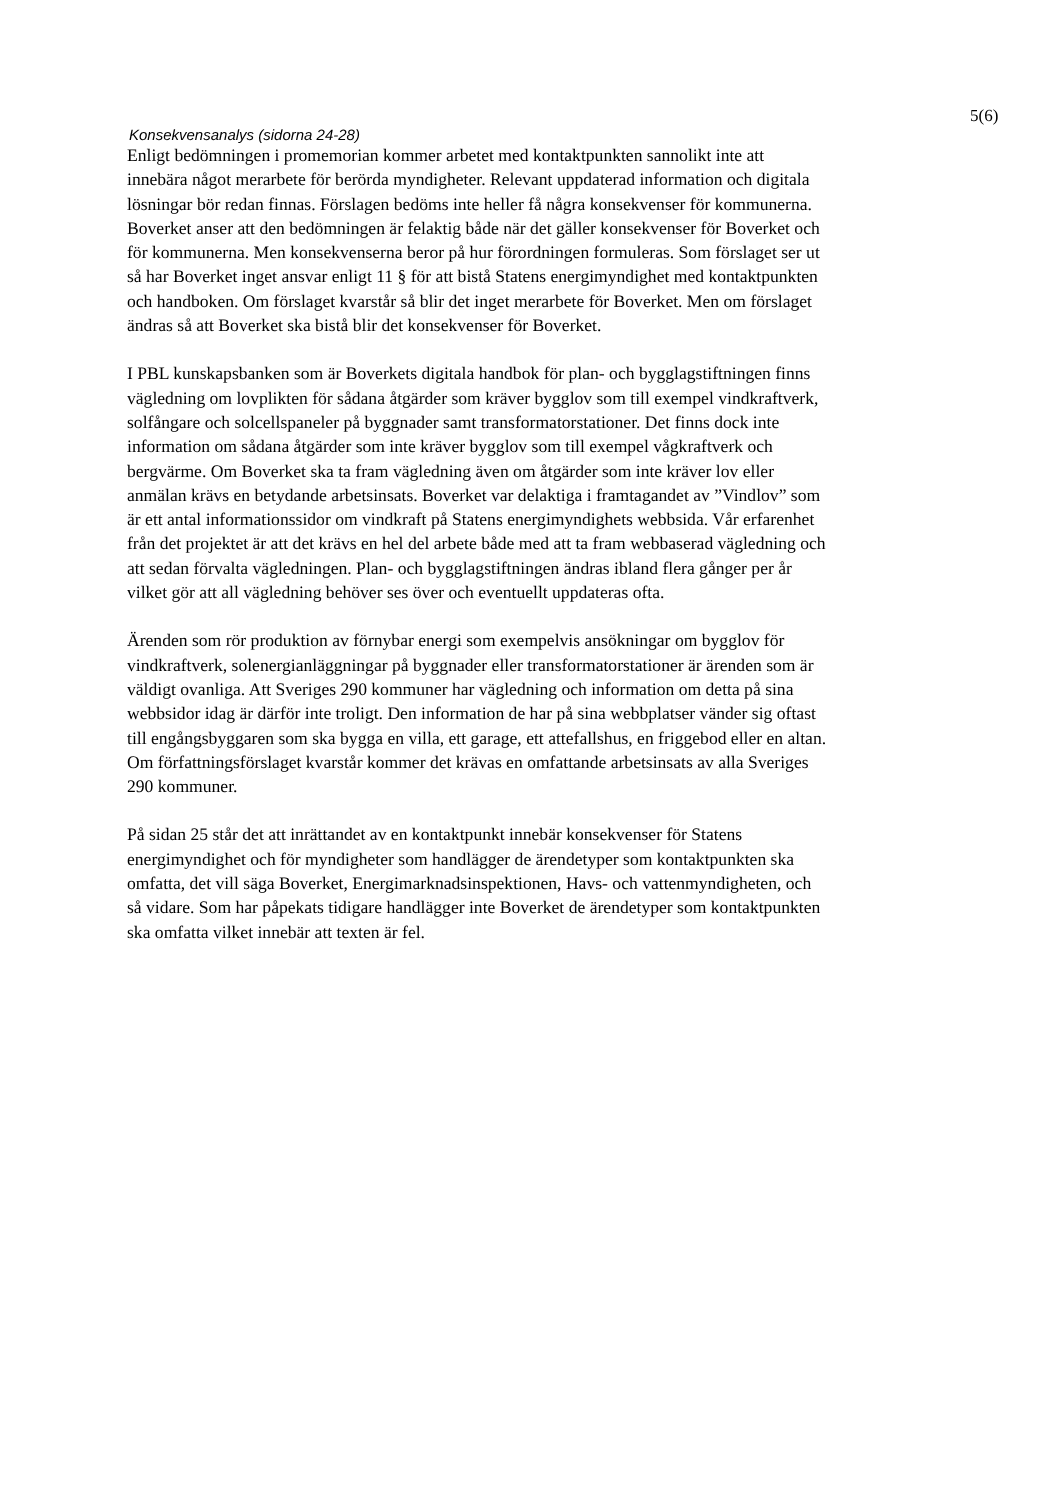5(6)
Konsekvensanalys (sidorna 24-28)
Enligt bedömningen i promemorian kommer arbetet med kontaktpunkten sannolikt inte att innebära något merarbete för berörda myndigheter. Relevant uppdaterad information och digitala lösningar bör redan finnas. Förslagen bedöms inte heller få några konsekvenser för kommunerna. Boverket anser att den bedömningen är felaktig både när det gäller konsekvenser för Boverket och för kommunerna. Men konsekvenserna beror på hur förordningen formuleras. Som förslaget ser ut så har Boverket inget ansvar enligt 11 § för att bistå Statens energimyndighet med kontaktpunkten och handboken. Om förslaget kvarstår så blir det inget merarbete för Boverket. Men om förslaget ändras så att Boverket ska bistå blir det konsekvenser för Boverket.
I PBL kunskapsbanken som är Boverkets digitala handbok för plan- och bygglagstiftningen finns vägledning om lovplikten för sådana åtgärder som kräver bygglov som till exempel vindkraftverk, solfångare och solcellspaneler på byggnader samt transformatorstationer. Det finns dock inte information om sådana åtgärder som inte kräver bygglov som till exempel vågkraftverk och bergvärme. Om Boverket ska ta fram vägledning även om åtgärder som inte kräver lov eller anmälan krävs en betydande arbetsinsats. Boverket var delaktiga i framtagandet av ”Vindlov” som är ett antal informationssidor om vindkraft på Statens energimyndighets webbsida. Vår erfarenhet från det projektet är att det krävs en hel del arbete både med att ta fram webbaserad vägledning och att sedan förvalta vägledningen. Plan- och bygglagstiftningen ändras ibland flera gånger per år vilket gör att all vägledning behöver ses över och eventuellt uppdateras ofta.
Ärenden som rör produktion av förnybar energi som exempelvis ansökningar om bygglov för vindkraftverk, solenergianläggningar på byggnader eller transformatorstationer är ärenden som är väldigt ovanliga. Att Sveriges 290 kommuner har vägledning och information om detta på sina webbsidor idag är därför inte troligt. Den information de har på sina webbplatser vänder sig oftast till engångsbyggaren som ska bygga en villa, ett garage, ett attefallshus, en friggebod eller en altan. Om författningsförslaget kvarstår kommer det krävas en omfattande arbetsinsats av alla Sveriges 290 kommuner.
På sidan 25 står det att inrättandet av en kontaktpunkt innebär konsekvenser för Statens energimyndighet och för myndigheter som handlägger de ärendetyper som kontaktpunkten ska omfatta, det vill säga Boverket, Energimarknadsinspektionen, Havs- och vattenmyndigheten, och så vidare. Som har påpekats tidigare handlägger inte Boverket de ärendetyper som kontaktpunkten ska omfatta vilket innebär att texten är fel.